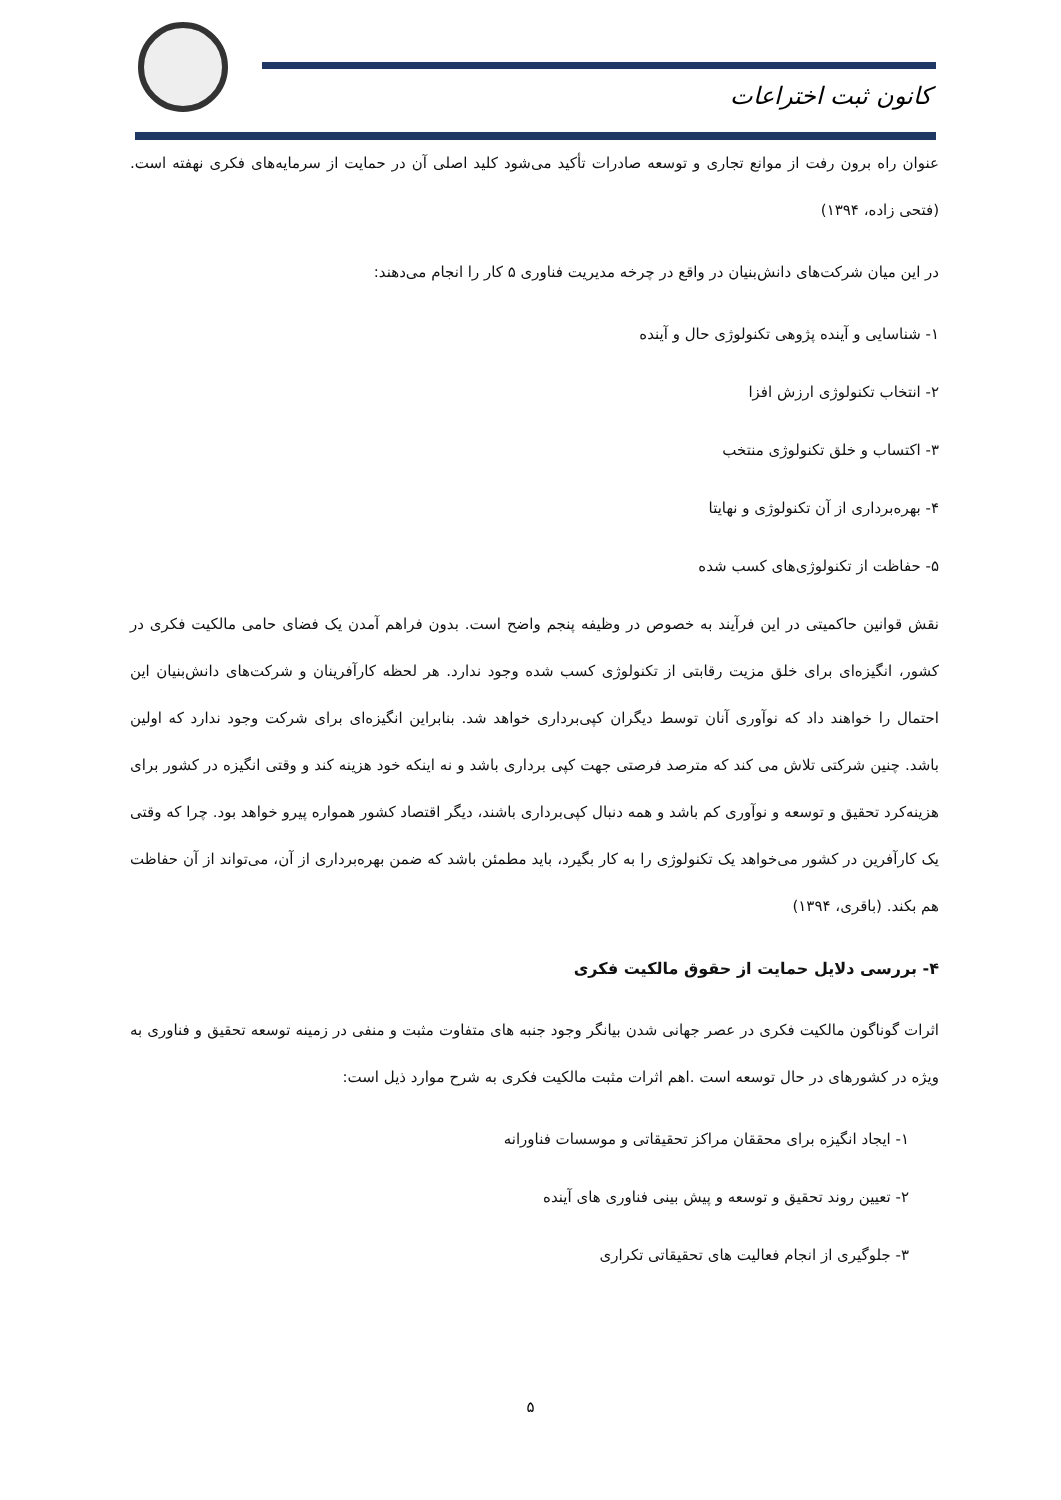کانون ثبت اختراعات
عنوان راه برون رفت از موانع تجاری و توسعه صادرات تأکید می‌شود کلید اصلی آن در حمایت از سرمایه‌های فکری نهفته است.(فتحی زاده، ۱۳۹۴)
در این میان شرکت‌های دانش‌بنیان در واقع در چرخه مدیریت فناوری ۵ کار را انجام می‌دهند:
۱- شناسایی و آینده پژوهی تکنولوژی حال و آینده
۲- انتخاب تکنولوژی ارزش افزا
۳- اکتساب و خلق تکنولوژی منتخب
۴- بهره‌برداری از آن تکنولوژی و نهایتا
۵- حفاظت از تکنولوژی‌های کسب شده
نقش قوانین حاکمیتی در این فرآیند به خصوص در وظیفه پنجم واضح است. بدون فراهم آمدن یک فضای حامی مالکیت فکری در کشور، انگیزه‌ای برای خلق مزیت رقابتی از تکنولوژی کسب شده وجود ندارد. هر لحظه کارآفرینان و شرکت‌های دانش‌بنیان این احتمال را خواهند داد که نوآوری آنان توسط دیگران کپی‌برداری خواهد شد. بنابراین انگیزه‌ای برای شرکت وجود ندارد که اولین باشد. چنین شرکتی تلاش می کند که مترصد فرصتی جهت کپی برداری باشد و نه اینکه خود هزینه کند و وقتی انگیزه در کشور برای هزینه‌کرد تحقیق و توسعه و نوآوری کم باشد و همه دنبال کپی‌برداری باشند، دیگر اقتصاد کشور همواره پیرو خواهد بود. چرا که وقتی یک کارآفرین در کشور می‌خواهد یک تکنولوژی را به کار بگیرد، باید مطمئن باشد که ضمن بهره‌برداری از آن، می‌تواند از آن حفاظت هم بکند. (باقری، ۱۳۹۴)
۴- بررسی دلایل حمایت از حقوق مالکیت فکری
اثرات گوناگون مالکیت فکری در عصر جهانی شدن بیانگر وجود جنبه های متفاوت مثبت و منفی در زمینه توسعه تحقیق و فناوری به ویژه در کشورهای در حال توسعه است .اهم اثرات مثبت مالکیت فکری به شرح موارد ذیل است:
۱- ایجاد انگیزه برای محققان مراکز تحقیقاتی و موسسات فناورانه
۲- تعیین روند تحقیق و توسعه و پیش بینی فناوری های آینده
۳- جلوگیری از انجام فعالیت های تحقیقاتی تکراری
۵